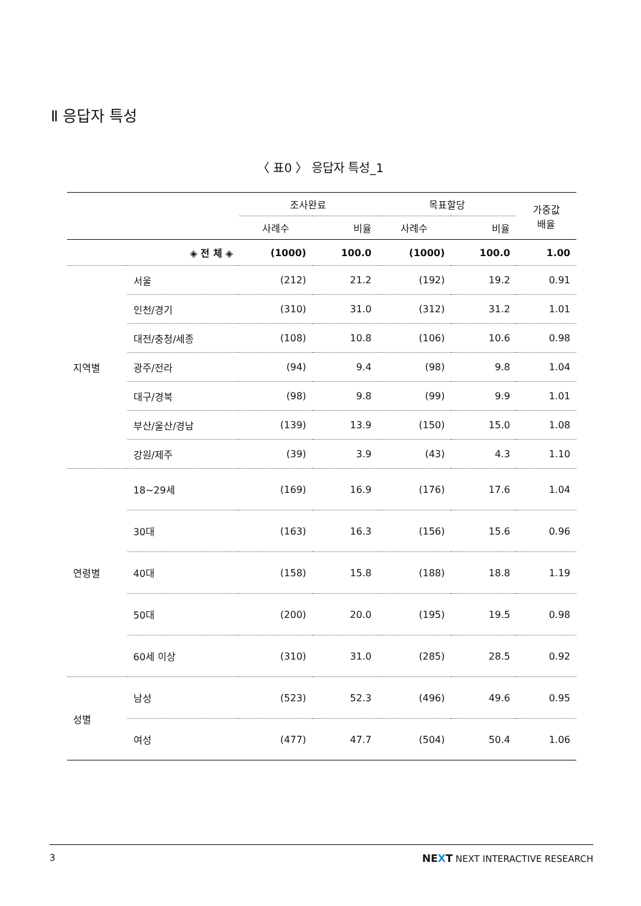Ⅱ 응답자 특성
〈 표0 〉 응답자 특성_1
| | | 조사완료 | | 목표할당 | | 가중값 배율 |
| --- | --- | --- | --- | --- | --- | --- |
| | | 사례수 | 비율 | 사례수 | 비율 | |
| ◈ 전 체 ◈ | | (1000) | 100.0 | (1000) | 100.0 | 1.00 |
| 지역별 | 서울 | (212) | 21.2 | (192) | 19.2 | 0.91 |
| | 인천/경기 | (310) | 31.0 | (312) | 31.2 | 1.01 |
| | 대전/충청/세종 | (108) | 10.8 | (106) | 10.6 | 0.98 |
| | 광주/전라 | (94) | 9.4 | (98) | 9.8 | 1.04 |
| | 대구/경북 | (98) | 9.8 | (99) | 9.9 | 1.01 |
| | 부산/울산/경남 | (139) | 13.9 | (150) | 15.0 | 1.08 |
| | 강원/제주 | (39) | 3.9 | (43) | 4.3 | 1.10 |
| 연령별 | 18~29세 | (169) | 16.9 | (176) | 17.6 | 1.04 |
| | 30대 | (163) | 16.3 | (156) | 15.6 | 0.96 |
| | 40대 | (158) | 15.8 | (188) | 18.8 | 1.19 |
| | 50대 | (200) | 20.0 | (195) | 19.5 | 0.98 |
| | 60세 이상 | (310) | 31.0 | (285) | 28.5 | 0.92 |
| 성별 | 남성 | (523) | 52.3 | (496) | 49.6 | 0.95 |
| | 여성 | (477) | 47.7 | (504) | 50.4 | 1.06 |
3 NEXT NEXT INTERACTIVE RESEARCH